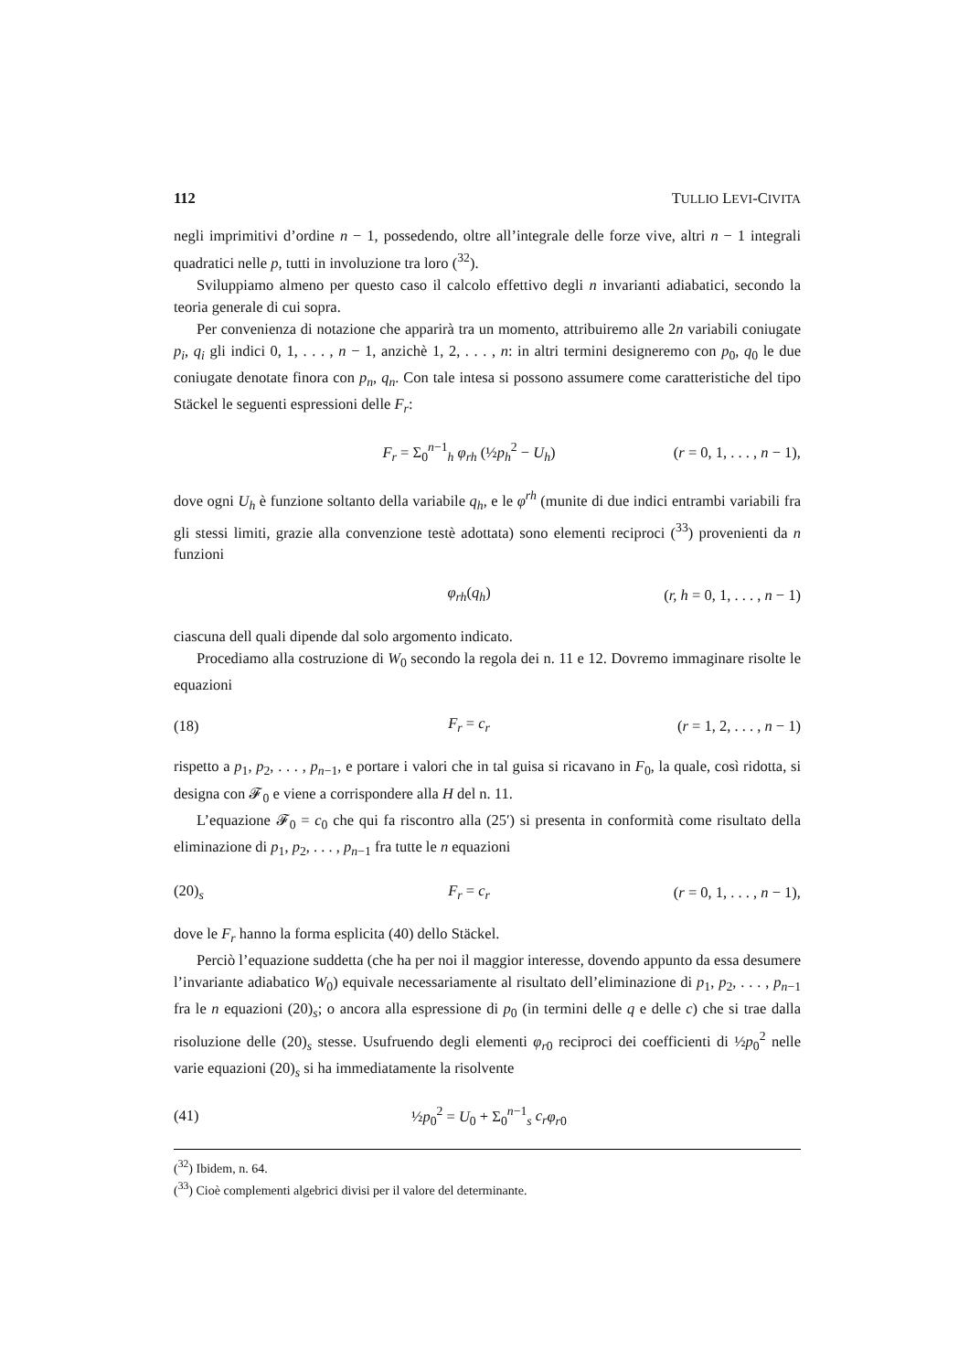112 TULLIO LEVI-CIVITA
negli imprimitivi d’ordine n − 1, possedendo, oltre all’integrale delle forze vive, altri n − 1 integrali quadratici nelle p, tutti in involuzione tra loro (<sup>32</sup>).
Sviluppiamo almeno per questo caso il calcolo effettivo degli n invarianti adiabatici, secondo la teoria generale di cui sopra.
Per convenienza di notazione che apparirà tra un momento, attribuiremo alle 2n variabili coniugate p<sub>i</sub>, q<sub>i</sub> gli indici 0, 1, . . . , n − 1, anzichè 1, 2, . . . , n: in altri termini designeremo con p<sub>0</sub>, q<sub>0</sub> le due coniugate denotate finora con p<sub>n</sub>, q<sub>n</sub>. Con tale intesa si possono assumere come caratteristiche del tipo Stäckel le seguenti espressioni delle F<sub>r</sub>:
F<sub>r</sub> = Σ<sub>0</sub><sup>n−1</sup><sub>h</sub> φ<sub>rh</sub> (½p<sub>h</sub><sup>2</sup> − U<sub>h</sub>) (r = 0, 1, . . . , n − 1),
dove ogni U<sub>h</sub> è funzione soltanto della variabile q<sub>h</sub>, e le φ<sup>rh</sup> (munite di due indici entrambi variabili fra gli stessi limiti, grazie alla convenzione testè adottata) sono elementi reciproci (<sup>33</sup>) provenienti da n funzioni
φ<sub>rh</sub>(q<sub>h</sub>) (r, h = 0, 1, . . . , n − 1)
ciascuna dell quali dipende dal solo argomento indicato.
Procediamo alla costruzione di W<sub>0</sub> secondo la regola dei n. 11 e 12. Dovremo immaginare risolte le equazioni
(18) F<sub>r</sub> = c<sub>r</sub> (r = 1, 2, . . . , n − 1)
rispetto a p<sub>1</sub>, p<sub>2</sub>, . . . , p<sub>n−1</sub>, e portare i valori che in tal guisa si ricavano in F<sub>0</sub>, la quale, così ridotta, si designa con 𝓕<sub>0</sub> e viene a corrispondere alla H del n. 11.
L’equazione 𝓕<sub>0</sub> = c<sub>0</sub> che qui fa riscontro alla (25′) si presenta in conformità come risultato della eliminazione di p<sub>1</sub>, p<sub>2</sub>, . . . , p<sub>n−1</sub> fra tutte le n equazioni
(20)<sub>s</sub> F<sub>r</sub> = c<sub>r</sub> (r = 0, 1, . . . , n − 1),
dove le F<sub>r</sub> hanno la forma esplicita (40) dello Stäckel.
Perciò l’equazione suddetta (che ha per noi il maggior interesse, dovendo appunto da essa desumere l’invariante adiabatico W<sub>0</sub>) equivale necessariamente al risultato dell’eliminazione di p<sub>1</sub>, p<sub>2</sub>, . . . , p<sub>n−1</sub> fra le n equazioni (20)<sub>s</sub>; o ancora alla espressione di p<sub>0</sub> (in termini delle q e delle c) che si trae dalla risoluzione delle (20)<sub>s</sub> stesse. Usufruendo degli elementi φ<sub>r0</sub> reciproci dei coefficienti di ½p<sub>0</sub><sup>2</sup> nelle varie equazioni (20)<sub>s</sub> si ha immediatamente la risolvente
(41) ½p<sub>0</sub><sup>2</sup> = U<sub>0</sub> + Σ<sub>0</sub><sup>n−1</sup><sub>s</sub> c<sub>r</sub> φ<sub>r0</sub>
(<sup>32</sup>) Ibidem, n. 64.
(<sup>33</sup>) Cioè complementi algebrici divisi per il valore del determinante.